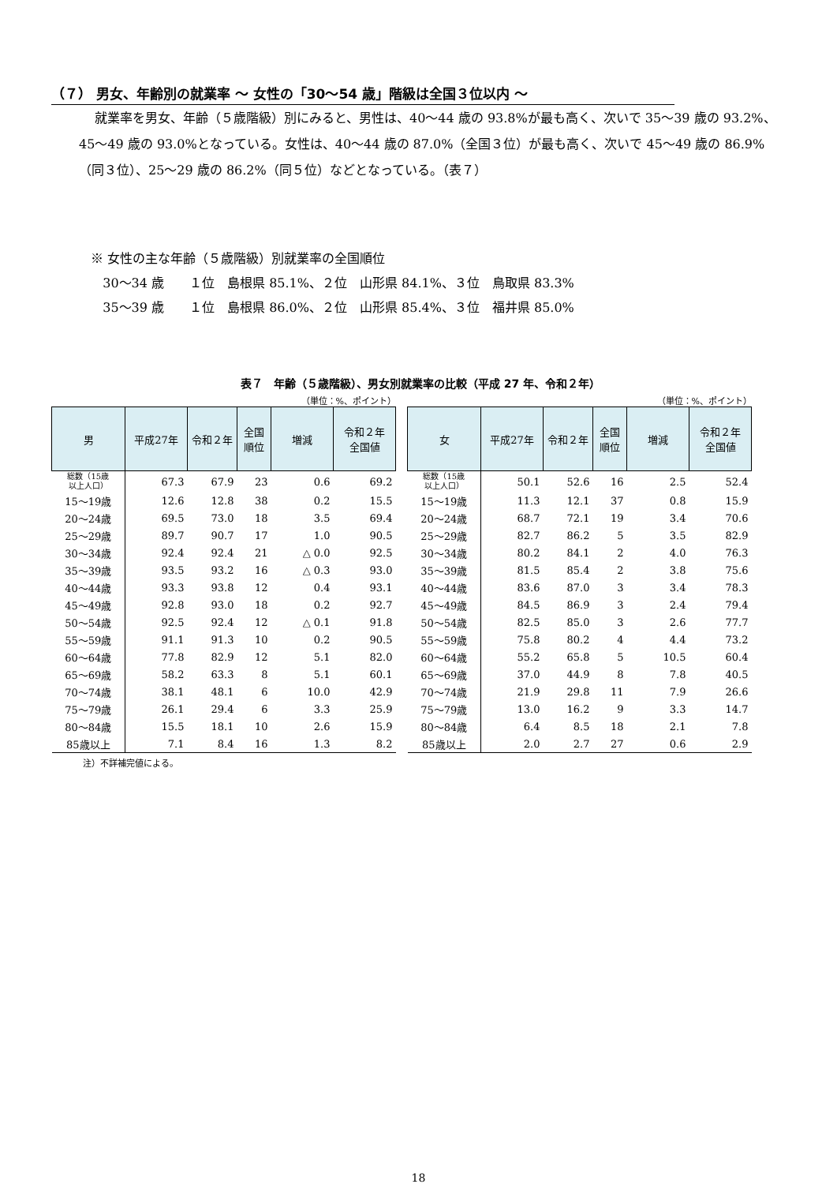（７） 男女、年齢別の就業率 ～ 女性の「30～54 歳」階級は全国３位以内 ～
就業率を男女、年齢（５歳階級）別にみると、男性は、40～44 歳の 93.8%が最も高く、次いで 35～39 歳の 93.2%、45～49 歳の 93.0%となっている。女性は、40～44 歳の 87.0%（全国３位）が最も高く、次いで 45～49 歳の 86.9%（同３位）、25～29 歳の 86.2%（同５位）などとなっている。（表７）
※ 女性の主な年齢（５歳階級）別就業率の全国順位
30～34 歳　　１位　島根県 85.1%、２位　山形県 84.1%、３位　鳥取県 83.3%
35～39 歳　　１位　島根県 86.0%、２位　山形県 85.4%、３位　福井県 85.0%
表７　年齢（５歳階級）、男女別就業率の比較（平成 27 年、令和２年）
（単位：%、ポイント）
| 男 | 平成27年 | 令和２年 | 全国 順位 | 増減 | 令和２年 全国値 |
| --- | --- | --- | --- | --- | --- |
| 総数（15歳 以上人口） | 67.3 | 67.9 | 23 | 0.6 | 69.2 |
| 15～19歳 | 12.6 | 12.8 | 38 | 0.2 | 15.5 |
| 20～24歳 | 69.5 | 73.0 | 18 | 3.5 | 69.4 |
| 25～29歳 | 89.7 | 90.7 | 17 | 1.0 | 90.5 |
| 30～34歳 | 92.4 | 92.4 | 21 | △ 0.0 | 92.5 |
| 35～39歳 | 93.5 | 93.2 | 16 | △ 0.3 | 93.0 |
| 40～44歳 | 93.3 | 93.8 | 12 | 0.4 | 93.1 |
| 45～49歳 | 92.8 | 93.0 | 18 | 0.2 | 92.7 |
| 50～54歳 | 92.5 | 92.4 | 12 | △ 0.1 | 91.8 |
| 55～59歳 | 91.1 | 91.3 | 10 | 0.2 | 90.5 |
| 60～64歳 | 77.8 | 82.9 | 12 | 5.1 | 82.0 |
| 65～69歳 | 58.2 | 63.3 | 8 | 5.1 | 60.1 |
| 70～74歳 | 38.1 | 48.1 | 6 | 10.0 | 42.9 |
| 75～79歳 | 26.1 | 29.4 | 6 | 3.3 | 25.9 |
| 80～84歳 | 15.5 | 18.1 | 10 | 2.6 | 15.9 |
| 85歳以上 | 7.1 | 8.4 | 16 | 1.3 | 8.2 |
注）不詳補完値による。
（単位：%、ポイント）
| 女 | 平成27年 | 令和２年 | 全国 順位 | 増減 | 令和２年 全国値 |
| --- | --- | --- | --- | --- | --- |
| 総数（15歳 以上人口） | 50.1 | 52.6 | 16 | 2.5 | 52.4 |
| 15～19歳 | 11.3 | 12.1 | 37 | 0.8 | 15.9 |
| 20～24歳 | 68.7 | 72.1 | 19 | 3.4 | 70.6 |
| 25～29歳 | 82.7 | 86.2 | 5 | 3.5 | 82.9 |
| 30～34歳 | 80.2 | 84.1 | 2 | 4.0 | 76.3 |
| 35～39歳 | 81.5 | 85.4 | 2 | 3.8 | 75.6 |
| 40～44歳 | 83.6 | 87.0 | 3 | 3.4 | 78.3 |
| 45～49歳 | 84.5 | 86.9 | 3 | 2.4 | 79.4 |
| 50～54歳 | 82.5 | 85.0 | 3 | 2.6 | 77.7 |
| 55～59歳 | 75.8 | 80.2 | 4 | 4.4 | 73.2 |
| 60～64歳 | 55.2 | 65.8 | 5 | 10.5 | 60.4 |
| 65～69歳 | 37.0 | 44.9 | 8 | 7.8 | 40.5 |
| 70～74歳 | 21.9 | 29.8 | 11 | 7.9 | 26.6 |
| 75～79歳 | 13.0 | 16.2 | 9 | 3.3 | 14.7 |
| 80～84歳 | 6.4 | 8.5 | 18 | 2.1 | 7.8 |
| 85歳以上 | 2.0 | 2.7 | 27 | 0.6 | 2.9 |
18